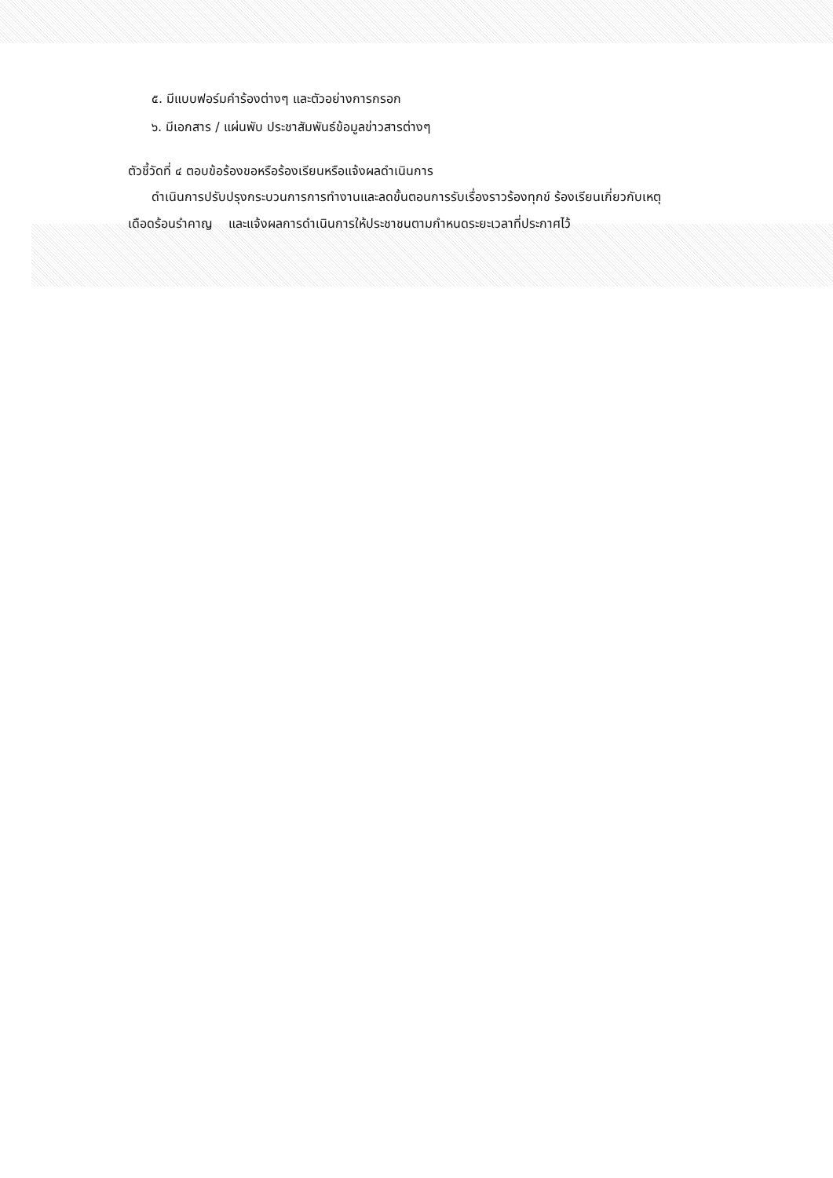๕. มีแบบฟอร์มคำร้องต่างๆ และตัวอย่างการกรอก
๖. มีเอกสาร / แผ่นพับ ประชาสัมพันธ์ข้อมูลข่าวสารต่างๆ
ตัวชี้วัดที่ ๔ ตอบข้อร้องขอหรือร้องเรียนหรือแจ้งผลดำเนินการ
ดำเนินการปรับปรุงกระบวนการการทำงานและลดขั้นตอนการรับเรื่องราวร้องทุกข์ ร้องเรียนเกี่ยวกับเหตุ
เดือดร้อนรำคาญ และแจ้งผลการดำเนินการให้ประชาชนตามกำหนดระยะเวลาที่ประกาศไว้